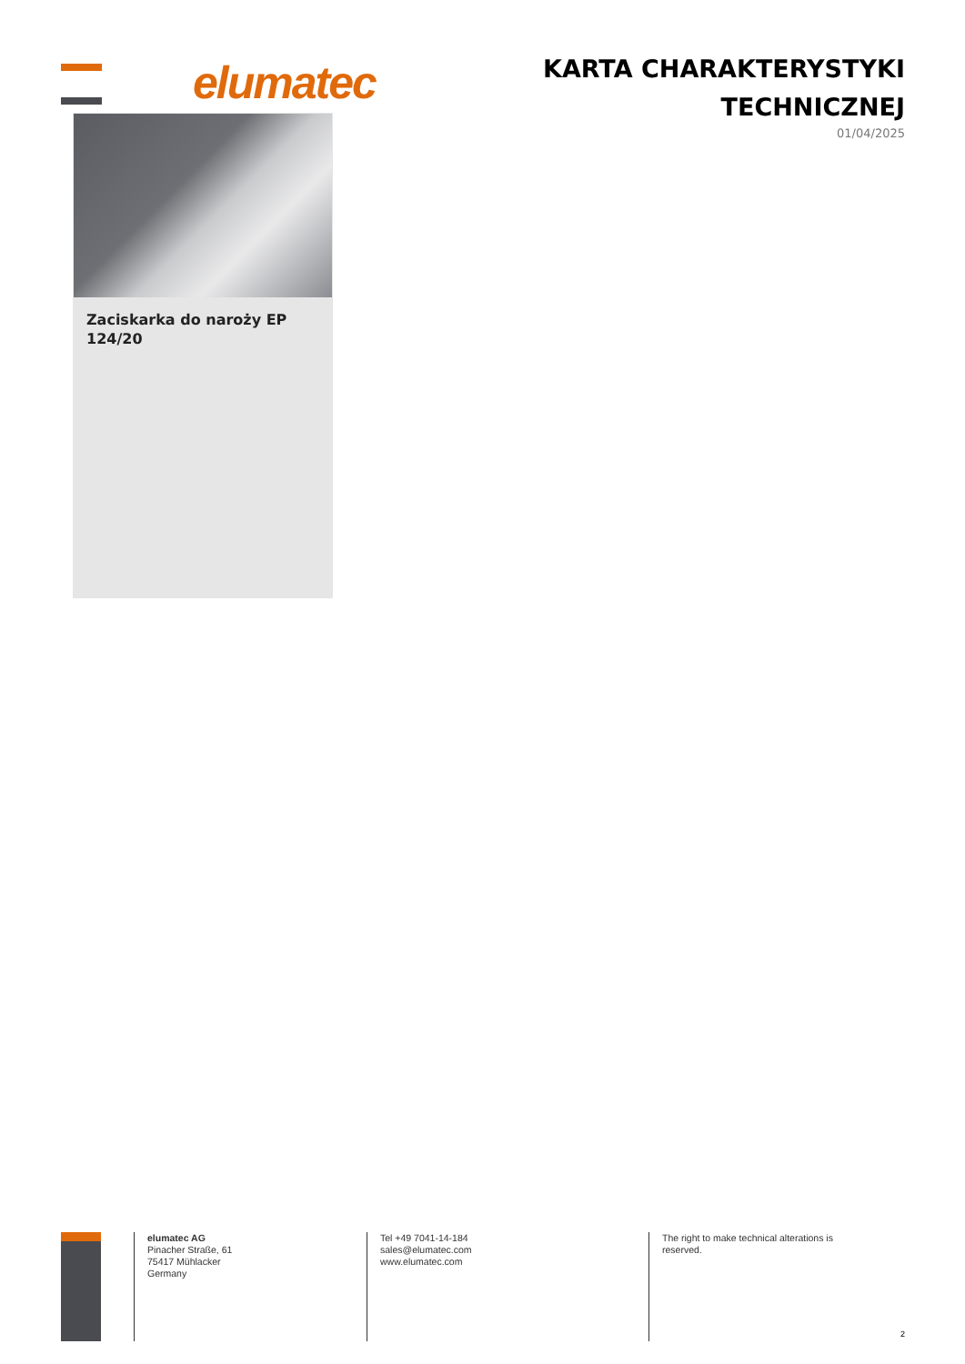elumatec
KARTA CHARAKTERYSTYKI TECHNICZNEJ
01/04/2025
Zaciskarka do naroży EP 124/20
elumatec AG
Pinacher Straße, 61
75417 Mühlacker
Germany
Tel +49 7041-14-184
sales@elumatec.com
www.elumatec.com
The right to make technical alterations is reserved.
2